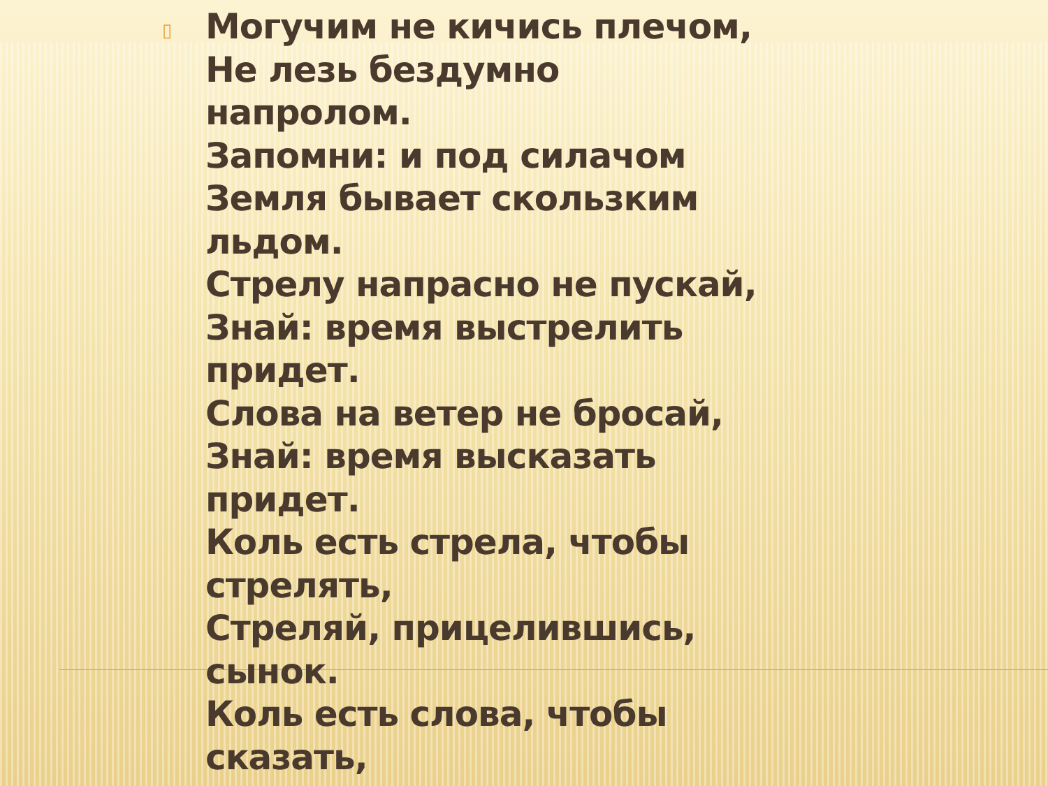▯
Могучим не кичись плечом,
Не лезь бездумно
напролом.
Запомни: и под силачом
Земля бывает скользким
льдом.
Стрелу напрасно не пускай,
Знай: время выстрелить
придет.
Слова на ветер не бросай,
Знай: время высказать
придет.
Коль есть стрела, чтобы
стрелять,
Стреляй, прицелившись,
сынок.
Коль есть слова, чтобы
сказать,